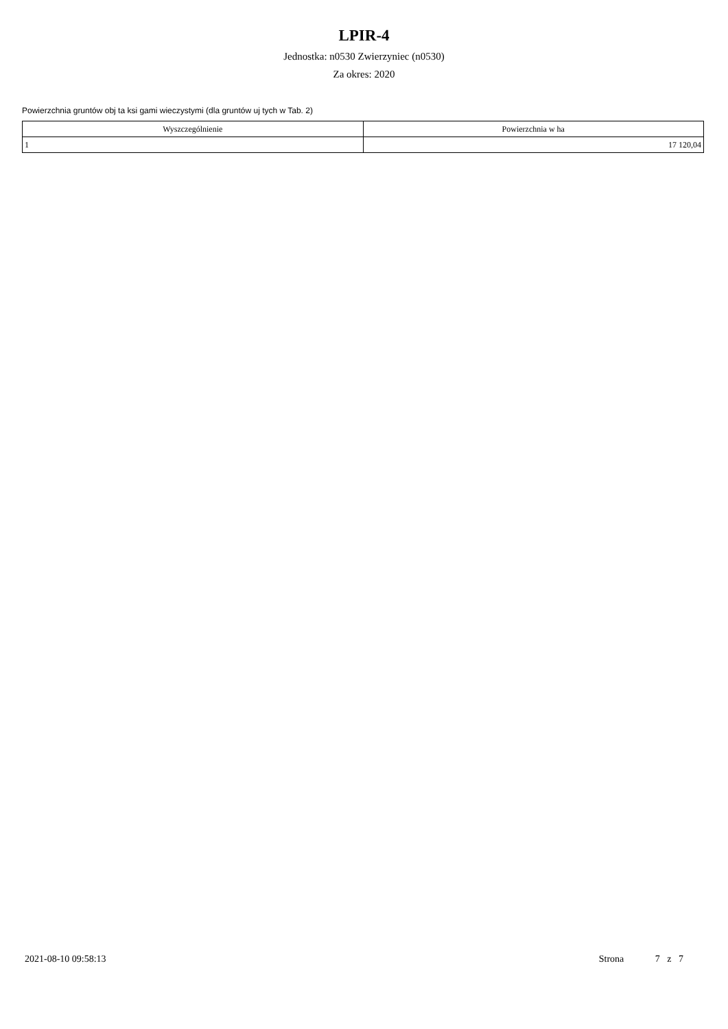LPIR-4
Jednostka: n0530 Zwierzyniec (n0530)
Za okres: 2020
Powierzchnia gruntów obj ta ksi gami wieczystymi (dla gruntów uj tych w Tab. 2)
| Wyszczególnienie | Powierzchnia w ha |
| --- | --- |
| 1 | 17 120,04 |
2021-08-10 09:58:13 Strona 7 z 7